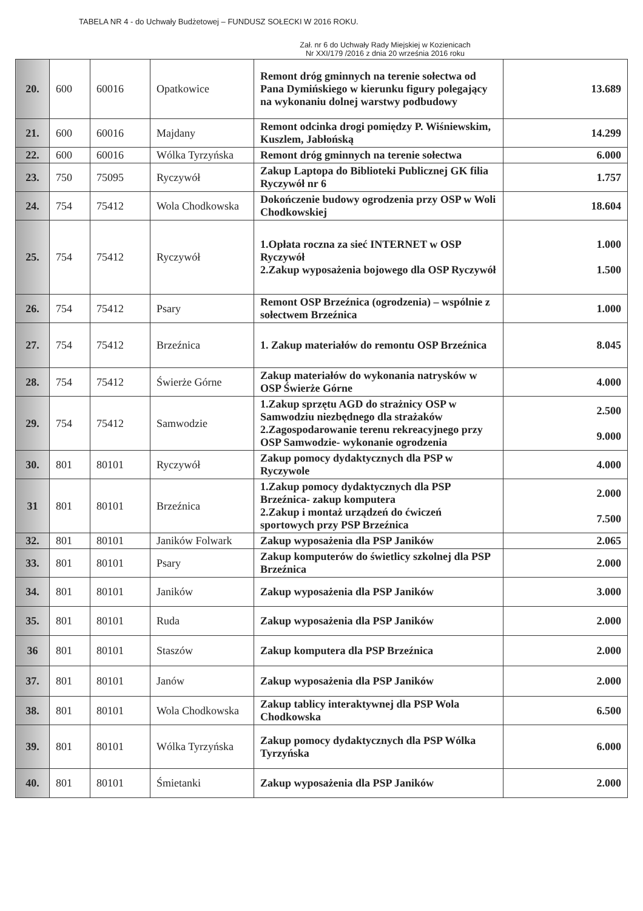TABELA NR 4 - do Uchwały Budżetowej – FUNDUSZ SOŁECKI W 2016 ROKU.
Zał. nr 6 do Uchwały Rady Miejskiej w Kozienicach
Nr XXI/179 /2016 z dnia 20 września 2016 roku
| 20. | 600 | 60016 | Opatkowice | Remont dróg gminnych na terenie sołectwa od Pana Dymińskiego w kierunku figury polegający na wykonaniu dolnej warstwy podbudowy | 13.689 |
| 21. | 600 | 60016 | Majdany | Remont odcinka drogi pomiędzy P. Wiśniewskim, Kuszlem, Jabłońską | 14.299 |
| 22. | 600 | 60016 | Wólka Tyrzyńska | Remont dróg gminnych na terenie sołectwa | 6.000 |
| 23. | 750 | 75095 | Ryczywół | Zakup Laptopa do Biblioteki Publicznej GK filia Ryczywół nr 6 | 1.757 |
| 24. | 754 | 75412 | Wola Chodkowska | Dokończenie budowy ogrodzenia przy OSP w Woli Chodkowskiej | 18.604 |
| 25. | 754 | 75412 | Ryczywół | 1.Opłata roczna za sieć INTERNET w OSP Ryczywół 2.Zakup wyposażenia bojowego dla OSP Ryczywół | 1.000 1.500 |
| 26. | 754 | 75412 | Psary | Remont OSP Brzeźnica (ogrodzenia) – wspólnie z sołectwem Brzeźnica | 1.000 |
| 27. | 754 | 75412 | Brzeźnica | 1. Zakup materiałów do remontu OSP Brzeźnica | 8.045 |
| 28. | 754 | 75412 | Świerże Górne | Zakup materiałów do wykonania natrysków w OSP Świerże Górne | 4.000 |
| 29. | 754 | 75412 | Samwodzie | 1.Zakup sprzętu AGD do strażnicy OSP w Samwodziu niezbędnego dla strażaków 2.Zagospodarowanie terenu rekreacyjnego przy OSP Samwodzie- wykonanie ogrodzenia | 2.500 9.000 |
| 30. | 801 | 80101 | Ryczywół | Zakup pomocy dydaktycznych dla PSP w Ryczywole | 4.000 |
| 31 | 801 | 80101 | Brzeźnica | 1.Zakup pomocy dydaktycznych dla PSP Brzeźnica- zakup komputera 2.Zakup i montaż urządzeń do ćwiczeń sportowych przy PSP Brzeźnica | 2.000 7.500 |
| 32. | 801 | 80101 | Janików Folwark | Zakup wyposażenia dla PSP Janików | 2.065 |
| 33. | 801 | 80101 | Psary | Zakup komputerów do świetlicy szkolnej dla PSP Brzeźnica | 2.000 |
| 34. | 801 | 80101 | Janików | Zakup wyposażenia dla PSP Janików | 3.000 |
| 35. | 801 | 80101 | Ruda | Zakup wyposażenia dla PSP Janików | 2.000 |
| 36 | 801 | 80101 | Staszów | Zakup komputera dla PSP Brzeźnica | 2.000 |
| 37. | 801 | 80101 | Janów | Zakup wyposażenia dla PSP Janików | 2.000 |
| 38. | 801 | 80101 | Wola Chodkowska | Zakup tablicy interaktywnej dla PSP Wola Chodkowska | 6.500 |
| 39. | 801 | 80101 | Wólka Tyrzyńska | Zakup pomocy dydaktycznych dla PSP Wólka Tyrzyńska | 6.000 |
| 40. | 801 | 80101 | Śmietanki | Zakup wyposażenia dla PSP Janików | 2.000 |